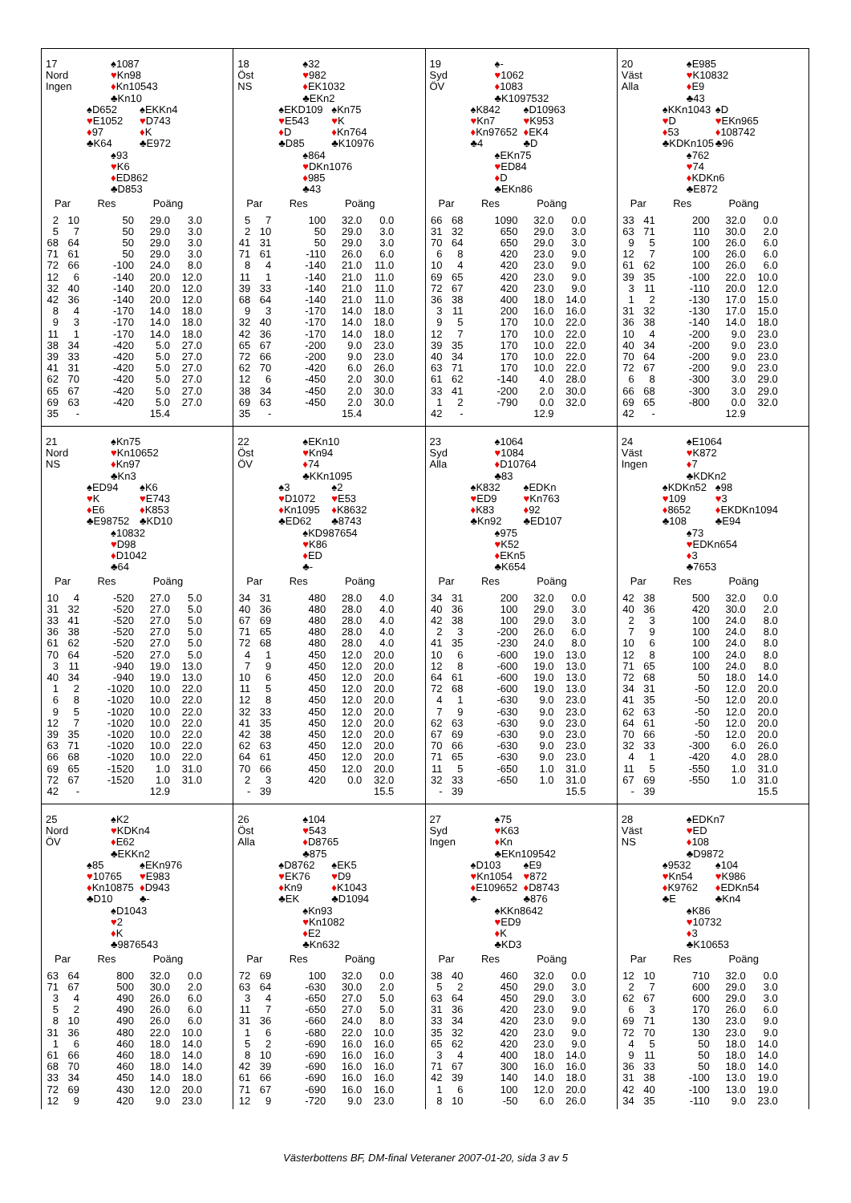17
Nord
Ingen
♠1087
♥Kn98
♦Kn10543
♣Kn10
♠D652
♥E1052
♦97
♣K64
♠EKKn4
♥D743
♦K
♣E972
♠93
♥K6
♦ED862
♣D853
| Par | | Res | Poäng | |
| --- | --- | --- | --- | --- |
| 2 | 10 | 50 | 29.0 | 3.0 |
| 5 | 7 | 50 | 29.0 | 3.0 |
| 68 | 64 | 50 | 29.0 | 3.0 |
| 71 | 61 | 50 | 29.0 | 3.0 |
| 72 | 66 | -100 | 24.0 | 8.0 |
| 12 | 6 | -140 | 20.0 | 12.0 |
| 32 | 40 | -140 | 20.0 | 12.0 |
| 42 | 36 | -140 | 20.0 | 12.0 |
| 8 | 4 | -170 | 14.0 | 18.0 |
| 9 | 3 | -170 | 14.0 | 18.0 |
| 11 | 1 | -170 | 14.0 | 18.0 |
| 38 | 34 | -420 | 5.0 | 27.0 |
| 39 | 33 | -420 | 5.0 | 27.0 |
| 41 | 31 | -420 | 5.0 | 27.0 |
| 62 | 70 | -420 | 5.0 | 27.0 |
| 65 | 67 | -420 | 5.0 | 27.0 |
| 69 | 63 | -420 | 5.0 | 27.0 |
| 35 | - | | 15.4 | |
18
Öst
NS
♠32
♥982
♦EK1032
♣EKn2
♠EKD109
♥E543
♦D
♣D85
♠Kn75
♥K
♦Kn764
♣K10976
♠864
♥DKn1076
♦985
♣43
| Par | | Res | Poäng | |
| --- | --- | --- | --- | --- |
| 5 | 7 | 100 | 32.0 | 0.0 |
| 2 | 10 | 50 | 29.0 | 3.0 |
| 41 | 31 | 50 | 29.0 | 3.0 |
| 71 | 61 | -110 | 26.0 | 6.0 |
| 8 | 4 | -140 | 21.0 | 11.0 |
| 11 | 1 | -140 | 21.0 | 11.0 |
| 39 | 33 | -140 | 21.0 | 11.0 |
| 68 | 64 | -140 | 21.0 | 11.0 |
| 9 | 3 | -170 | 14.0 | 18.0 |
| 32 | 40 | -170 | 14.0 | 18.0 |
| 42 | 36 | -170 | 14.0 | 18.0 |
| 65 | 67 | -200 | 9.0 | 23.0 |
| 72 | 66 | -200 | 9.0 | 23.0 |
| 62 | 70 | -420 | 6.0 | 26.0 |
| 12 | 6 | -450 | 2.0 | 30.0 |
| 38 | 34 | -450 | 2.0 | 30.0 |
| 69 | 63 | -450 | 2.0 | 30.0 |
| 35 | - | | 15.4 | |
19
Syd
ÖV
♠-
♥1062
♦1083
♣K1097532
♠K842
♥Kn7
♦Kn97652
♣4
♠D10963
♥K953
♦EK4
♣D
♠EKn75
♥ED84
♦D
♣EKn86
| Par | | Res | Poäng | |
| --- | --- | --- | --- | --- |
| 66 | 68 | 1090 | 32.0 | 0.0 |
| 31 | 32 | 650 | 29.0 | 3.0 |
| 70 | 64 | 650 | 29.0 | 3.0 |
| 6 | 8 | 420 | 23.0 | 9.0 |
| 10 | 4 | 420 | 23.0 | 9.0 |
| 69 | 65 | 420 | 23.0 | 9.0 |
| 72 | 67 | 420 | 23.0 | 9.0 |
| 36 | 38 | 400 | 18.0 | 14.0 |
| 3 | 11 | 200 | 16.0 | 16.0 |
| 9 | 5 | 170 | 10.0 | 22.0 |
| 12 | 7 | 170 | 10.0 | 22.0 |
| 39 | 35 | 170 | 10.0 | 22.0 |
| 40 | 34 | 170 | 10.0 | 22.0 |
| 63 | 71 | 170 | 10.0 | 22.0 |
| 61 | 62 | -140 | 4.0 | 28.0 |
| 33 | 41 | -200 | 2.0 | 30.0 |
| 1 | 2 | -790 | 0.0 | 32.0 |
| 42 | - | | 12.9 | |
20
Väst
Alla
♠E985
♥K10832
♦E9
♣43
♠KKn1043
♥D
♦53
♣KDKn105
♠D
♥EKn965
♦108742
♣96
♠762
♥74
♦KDKn6
♣E872
| Par | | Res | Poäng | |
| --- | --- | --- | --- | --- |
| 33 | 41 | 200 | 32.0 | 0.0 |
| 63 | 71 | 110 | 30.0 | 2.0 |
| 9 | 5 | 100 | 26.0 | 6.0 |
| 12 | 7 | 100 | 26.0 | 6.0 |
| 61 | 62 | 100 | 26.0 | 6.0 |
| 39 | 35 | -100 | 22.0 | 10.0 |
| 3 | 11 | -110 | 20.0 | 12.0 |
| 1 | 2 | -130 | 17.0 | 15.0 |
| 31 | 32 | -130 | 17.0 | 15.0 |
| 36 | 38 | -140 | 14.0 | 18.0 |
| 10 | 4 | -200 | 9.0 | 23.0 |
| 40 | 34 | -200 | 9.0 | 23.0 |
| 70 | 64 | -200 | 9.0 | 23.0 |
| 72 | 67 | -200 | 9.0 | 23.0 |
| 6 | 8 | -300 | 3.0 | 29.0 |
| 66 | 68 | -300 | 3.0 | 29.0 |
| 69 | 65 | -800 | 0.0 | 32.0 |
| 42 | - | | 12.9 | |
21
Nord
NS
♠Kn75
♥Kn10652
♦Kn97
♣Kn3
♠ED94
♥K
♦E6
♣E98752
♠K6
♥E743
♦K853
♣KD10
♠10832
♥D98
♦D1042
♣64
| Par | | Res | Poäng | |
| --- | --- | --- | --- | --- |
| 10 | 4 | -520 | 27.0 | 5.0 |
| 31 | 32 | -520 | 27.0 | 5.0 |
| 33 | 41 | -520 | 27.0 | 5.0 |
| 36 | 38 | -520 | 27.0 | 5.0 |
| 61 | 62 | -520 | 27.0 | 5.0 |
| 70 | 64 | -520 | 27.0 | 5.0 |
| 3 | 11 | -940 | 19.0 | 13.0 |
| 40 | 34 | -940 | 19.0 | 13.0 |
| 1 | 2 | -1020 | 10.0 | 22.0 |
| 6 | 8 | -1020 | 10.0 | 22.0 |
| 9 | 5 | -1020 | 10.0 | 22.0 |
| 12 | 7 | -1020 | 10.0 | 22.0 |
| 39 | 35 | -1020 | 10.0 | 22.0 |
| 63 | 71 | -1020 | 10.0 | 22.0 |
| 66 | 68 | -1020 | 10.0 | 22.0 |
| 69 | 65 | -1520 | 1.0 | 31.0 |
| 72 | 67 | -1520 | 1.0 | 31.0 |
| 42 | - | | 12.9 | |
22
Öst
ÖV
♠EKn10
♥Kn94
♦74
♣KKn1095
♠3
♥D1072
♦Kn1095
♣ED62
♠2
♥E53
♦K8632
♣8743
♠KD987654
♥K86
♦ED
♣-
| Par | | Res | Poäng | |
| --- | --- | --- | --- | --- |
| 34 | 31 | 480 | 28.0 | 4.0 |
| 40 | 36 | 480 | 28.0 | 4.0 |
| 67 | 69 | 480 | 28.0 | 4.0 |
| 71 | 65 | 480 | 28.0 | 4.0 |
| 72 | 68 | 480 | 28.0 | 4.0 |
| 4 | 1 | 450 | 12.0 | 20.0 |
| 7 | 9 | 450 | 12.0 | 20.0 |
| 10 | 6 | 450 | 12.0 | 20.0 |
| 11 | 5 | 450 | 12.0 | 20.0 |
| 12 | 8 | 450 | 12.0 | 20.0 |
| 32 | 33 | 450 | 12.0 | 20.0 |
| 41 | 35 | 450 | 12.0 | 20.0 |
| 42 | 38 | 450 | 12.0 | 20.0 |
| 62 | 63 | 450 | 12.0 | 20.0 |
| 64 | 61 | 450 | 12.0 | 20.0 |
| 70 | 66 | 450 | 12.0 | 20.0 |
| 2 | 3 | 420 | 0.0 | 32.0 |
| - | 39 | | | 15.5 |
23
Syd
Alla
♠1064
♥1084
♦D10764
♣83
♠K832
♥ED9
♦K83
♣Kn92
♠EDKn
♥Kn763
♦92
♣ED107
♠975
♥K52
♦EKn5
♣K654
| Par | | Res | Poäng | |
| --- | --- | --- | --- | --- |
| 34 | 31 | 200 | 32.0 | 0.0 |
| 40 | 36 | 100 | 29.0 | 3.0 |
| 42 | 38 | 100 | 29.0 | 3.0 |
| 2 | 3 | -200 | 26.0 | 6.0 |
| 41 | 35 | -230 | 24.0 | 8.0 |
| 10 | 6 | -600 | 19.0 | 13.0 |
| 12 | 8 | -600 | 19.0 | 13.0 |
| 64 | 61 | -600 | 19.0 | 13.0 |
| 72 | 68 | -600 | 19.0 | 13.0 |
| 4 | 1 | -630 | 9.0 | 23.0 |
| 7 | 9 | -630 | 9.0 | 23.0 |
| 62 | 63 | -630 | 9.0 | 23.0 |
| 67 | 69 | -630 | 9.0 | 23.0 |
| 70 | 66 | -630 | 9.0 | 23.0 |
| 71 | 65 | -630 | 9.0 | 23.0 |
| 11 | 5 | -650 | 1.0 | 31.0 |
| 32 | 33 | -650 | 1.0 | 31.0 |
| - | 39 | | | 15.5 |
24
Väst
Ingen
♠E1064
♥K872
♦7
♣KDKn2
♠KDKn52
♥109
♦8652
♣108
♠98
♥3
♦EKDKn1094
♣E94
♠73
♥EDKn654
♦3
♣7653
| Par | | Res | Poäng | |
| --- | --- | --- | --- | --- |
| 42 | 38 | 500 | 32.0 | 0.0 |
| 40 | 36 | 420 | 30.0 | 2.0 |
| 2 | 3 | 100 | 24.0 | 8.0 |
| 7 | 9 | 100 | 24.0 | 8.0 |
| 10 | 6 | 100 | 24.0 | 8.0 |
| 12 | 8 | 100 | 24.0 | 8.0 |
| 71 | 65 | 100 | 24.0 | 8.0 |
| 72 | 68 | 50 | 18.0 | 14.0 |
| 34 | 31 | -50 | 12.0 | 20.0 |
| 41 | 35 | -50 | 12.0 | 20.0 |
| 62 | 63 | -50 | 12.0 | 20.0 |
| 64 | 61 | -50 | 12.0 | 20.0 |
| 70 | 66 | -50 | 12.0 | 20.0 |
| 32 | 33 | -300 | 6.0 | 26.0 |
| 4 | 1 | -420 | 4.0 | 28.0 |
| 11 | 5 | -550 | 1.0 | 31.0 |
| 67 | 69 | -550 | 1.0 | 31.0 |
| - | 39 | | | 15.5 |
25
Nord
ÖV
♠K2
♥KDKn4
♦E62
♣EKKn2
♠85
♥10765
♦Kn10875
♣D10
♠EKn976
♥E983
♦D943
♣-
♠D1043
♥2
♦K
♣9876543
| Par | | Res | Poäng | |
| --- | --- | --- | --- | --- |
| 63 | 64 | 800 | 32.0 | 0.0 |
| 71 | 67 | 500 | 30.0 | 2.0 |
| 3 | 4 | 490 | 26.0 | 6.0 |
| 5 | 2 | 490 | 26.0 | 6.0 |
| 8 | 10 | 490 | 26.0 | 6.0 |
| 31 | 36 | 480 | 22.0 | 10.0 |
| 1 | 6 | 460 | 18.0 | 14.0 |
| 61 | 66 | 460 | 18.0 | 14.0 |
| 68 | 70 | 460 | 18.0 | 14.0 |
| 33 | 34 | 450 | 14.0 | 18.0 |
| 72 | 69 | 430 | 12.0 | 20.0 |
| 12 | 9 | 420 | 9.0 | 23.0 |
26
Öst
Alla
♠104
♥543
♦D8765
♣875
♠D8762
♥EK76
♦Kn9
♣EK
♠EK5
♥D9
♦K1043
♣D1094
♠Kn93
♥Kn1082
♦E2
♣Kn632
| Par | | Res | Poäng | |
| --- | --- | --- | --- | --- |
| 72 | 69 | 100 | 32.0 | 0.0 |
| 63 | 64 | -630 | 30.0 | 2.0 |
| 3 | 4 | -650 | 27.0 | 5.0 |
| 11 | 7 | -650 | 27.0 | 5.0 |
| 31 | 36 | -660 | 24.0 | 8.0 |
| 1 | 6 | -680 | 22.0 | 10.0 |
| 5 | 2 | -690 | 16.0 | 16.0 |
| 8 | 10 | -690 | 16.0 | 16.0 |
| 42 | 39 | -690 | 16.0 | 16.0 |
| 61 | 66 | -690 | 16.0 | 16.0 |
| 71 | 67 | -690 | 16.0 | 16.0 |
| 12 | 9 | -720 | 9.0 | 23.0 |
27
Syd
Ingen
♠75
♥K63
♦Kn
♣EKn109542
♠D103
♥Kn1054
♦E109652
♣-
♠E9
♥872
♦D8743
♣876
♠KKn8642
♥ED9
♦K
♣KD3
| Par | | Res | Poäng | |
| --- | --- | --- | --- | --- |
| 38 | 40 | 460 | 32.0 | 0.0 |
| 5 | 2 | 450 | 29.0 | 3.0 |
| 63 | 64 | 450 | 29.0 | 3.0 |
| 31 | 36 | 420 | 23.0 | 9.0 |
| 33 | 34 | 420 | 23.0 | 9.0 |
| 35 | 32 | 420 | 23.0 | 9.0 |
| 65 | 62 | 420 | 23.0 | 9.0 |
| 3 | 4 | 400 | 18.0 | 14.0 |
| 71 | 67 | 300 | 16.0 | 16.0 |
| 42 | 39 | 140 | 14.0 | 18.0 |
| 1 | 6 | 100 | 12.0 | 20.0 |
| 8 | 10 | -50 | 6.0 | 26.0 |
28
Väst
NS
♠EDKn7
♥ED
♦108
♣D9872
♠9532
♥Kn54
♦K9762
♣E
♠104
♥K986
♦EDKn54
♣Kn4
♠K86
♥10732
♦3
♣K10653
| Par | | Res | Poäng | |
| --- | --- | --- | --- | --- |
| 12 | 10 | 710 | 32.0 | 0.0 |
| 2 | 7 | 600 | 29.0 | 3.0 |
| 62 | 67 | 600 | 29.0 | 3.0 |
| 6 | 3 | 170 | 26.0 | 6.0 |
| 69 | 71 | 130 | 23.0 | 9.0 |
| 72 | 70 | 130 | 23.0 | 9.0 |
| 4 | 5 | 50 | 18.0 | 14.0 |
| 9 | 11 | 50 | 18.0 | 14.0 |
| 36 | 33 | 50 | 18.0 | 14.0 |
| 31 | 38 | -100 | 13.0 | 19.0 |
| 42 | 40 | -100 | 13.0 | 19.0 |
| 34 | 35 | -110 | 9.0 | 23.0 |
Västerbottens BF, DM-final Veteraner 2007-01-20, sida 3 av 5